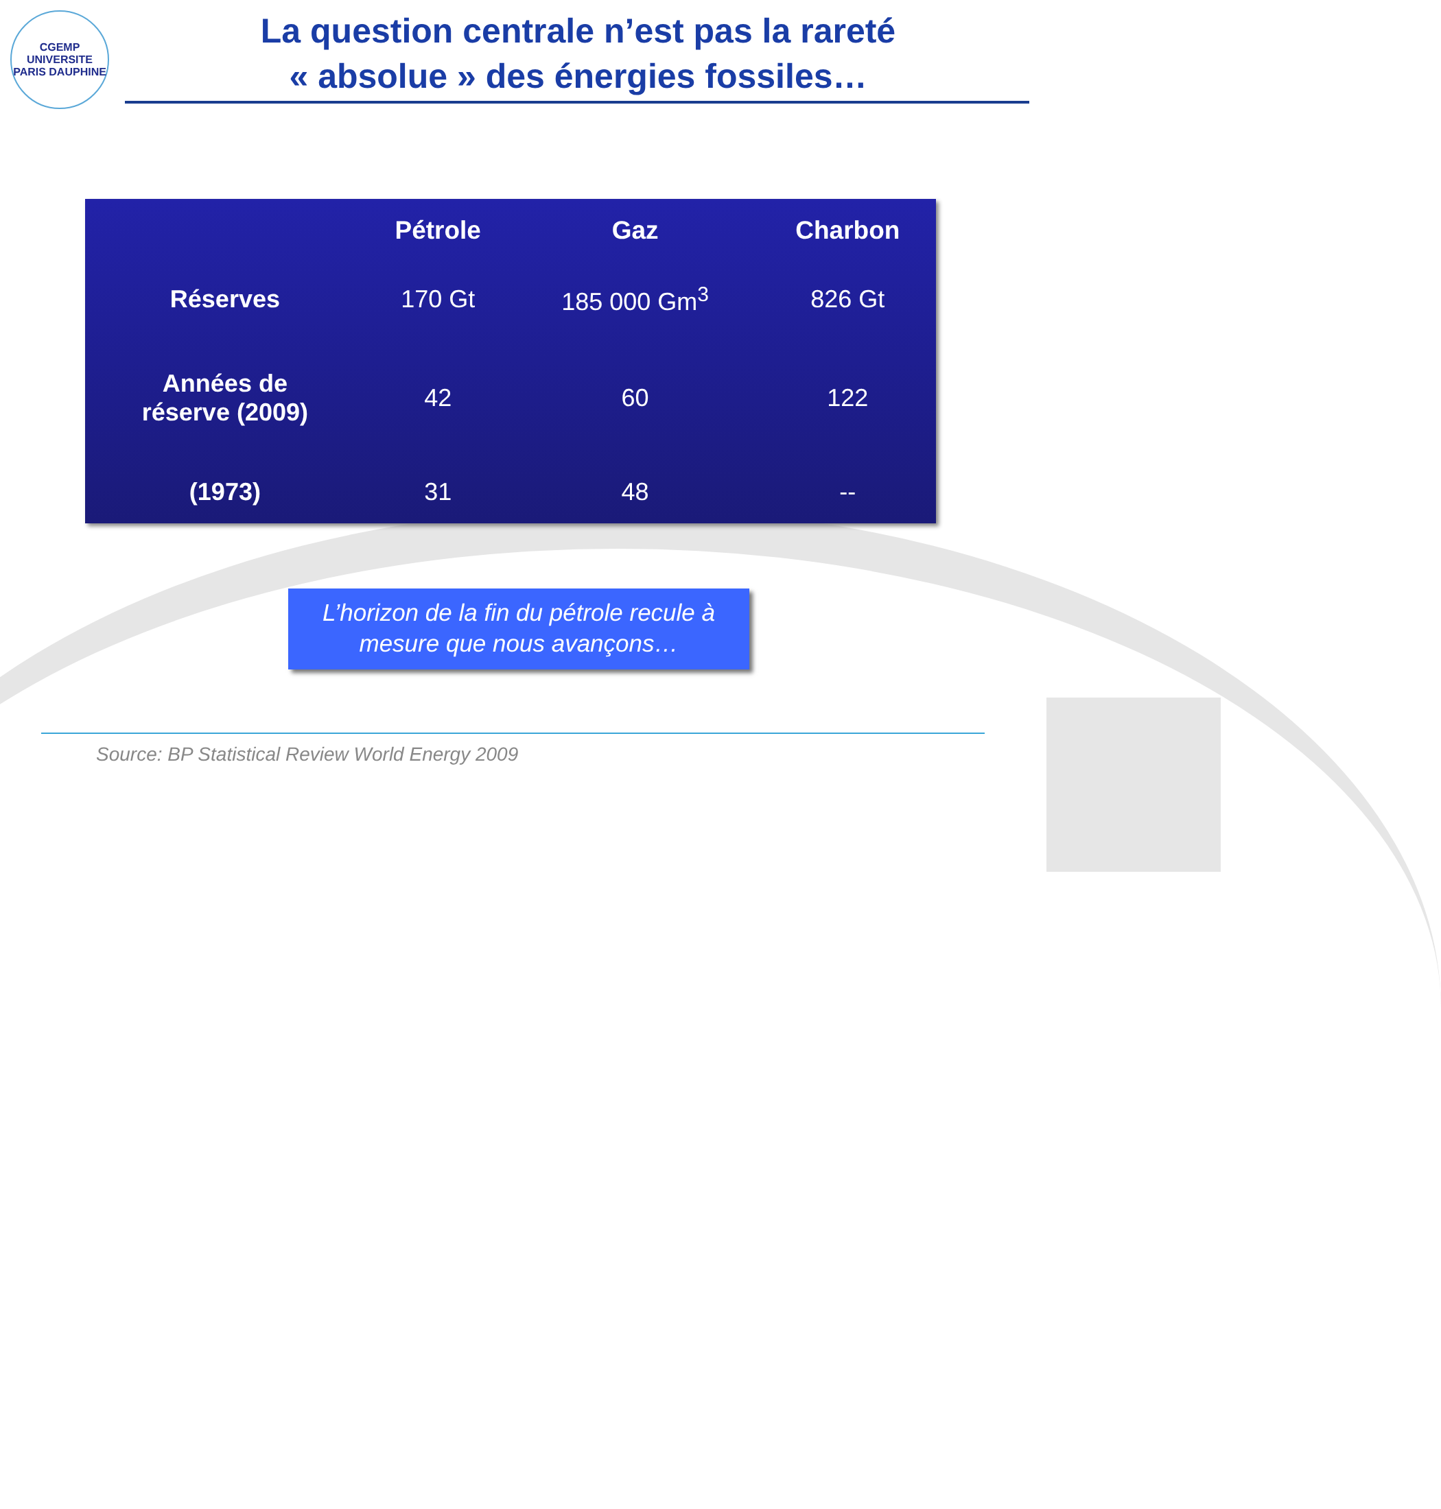CGEMP
UNIVERSITE PARIS DAUPHINE
La question centrale n’est pas la rareté
« absolue » des énergies fossiles…
| | Pétrole | Gaz | Charbon |
| --- | --- | --- | --- |
| Réserves | 170 Gt | 185 000 Gm<sup>3</sup> | 826 Gt |
| Années de réserve (2009) | 42 | 60 | 122 |
| (1973) | 31 | 48 | -- |
L’horizon de la fin du pétrole recule à
mesure que nous avançons…
Source: BP Statistical Review World Energy 2009